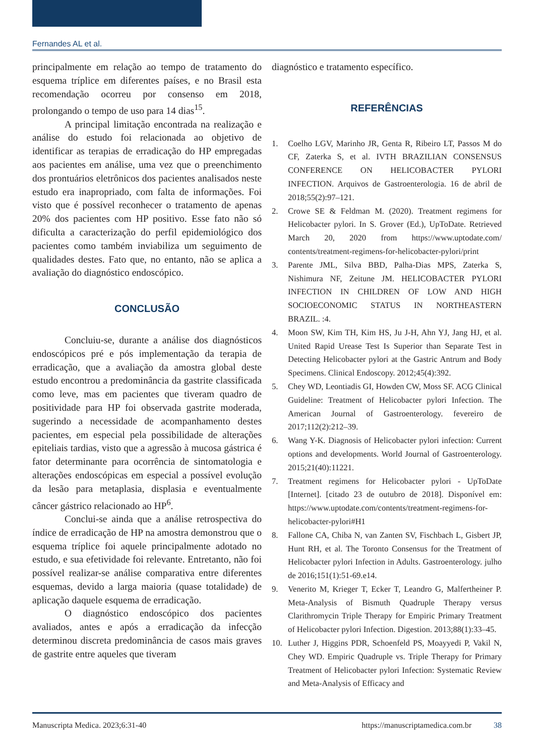Fernandes AL et al.
principalmente em relação ao tempo de tratamento do esquema tríplice em diferentes países, e no Brasil esta recomendação ocorreu por consenso em 2018, prolongando o tempo de uso para 14 dias<sup>15</sup>.
A principal limitação encontrada na realização e análise do estudo foi relacionada ao objetivo de identificar as terapias de erradicação do HP empregadas aos pacientes em análise, uma vez que o preenchimento dos prontuários eletrônicos dos pacientes analisados neste estudo era inapropriado, com falta de informações. Foi visto que é possível reconhecer o tratamento de apenas 20% dos pacientes com HP positivo. Esse fato não só dificulta a caracterização do perfil epidemiológico dos pacientes como também inviabiliza um seguimento de qualidades destes. Fato que, no entanto, não se aplica a avaliação do diagnóstico endoscópico.
CONCLUSÃO
Concluiu-se, durante a análise dos diagnósticos endoscópicos pré e pós implementação da terapia de erradicação, que a avaliação da amostra global deste estudo encontrou a predominância da gastrite classificada como leve, mas em pacientes que tiveram quadro de positividade para HP foi observada gastrite moderada, sugerindo a necessidade de acompanhamento destes pacientes, em especial pela possibilidade de alterações epiteliais tardias, visto que a agressão à mucosa gástrica é fator determinante para ocorrência de sintomatologia e alterações endoscópicas em especial a possível evolução da lesão para metaplasia, displasia e eventualmente câncer gástrico relacionado ao HP<sup>6</sup>.
Conclui-se ainda que a análise retrospectiva do índice de erradicação de HP na amostra demonstrou que o esquema tríplice foi aquele principalmente adotado no estudo, e sua efetividade foi relevante. Entretanto, não foi possível realizar-se análise comparativa entre diferentes esquemas, devido a larga maioria (quase totalidade) de aplicação daquele esquema de erradicação.
O diagnóstico endoscópico dos pacientes avaliados, antes e após a erradicação da infecção determinou discreta predominância de casos mais graves de gastrite entre aqueles que tiveram
diagnóstico e tratamento específico.
REFERÊNCIAS
1. Coelho LGV, Marinho JR, Genta R, Ribeiro LT, Passos M do CF, Zaterka S, et al. IVTH BRAZILIAN CONSENSUS CONFERENCE ON HELICOBACTER PYLORI INFECTION. Arquivos de Gastroenterologia. 16 de abril de 2018;55(2):97–121.
2. Crowe SE & Feldman M. (2020). Treatment regimens for Helicobacter pylori. In S. Grover (Ed.), UpToDate. Retrieved March 20, 2020 from https://www.uptodate.com/ contents/treatment-regimens-for-helicobacter-pylori/print
3. Parente JML, Silva BBD, Palha-Dias MPS, Zaterka S, Nishimura NF, Zeitune JM. HELICOBACTER PYLORI INFECTION IN CHILDREN OF LOW AND HIGH SOCIOECONOMIC STATUS IN NORTHEASTERN BRAZIL. :4.
4. Moon SW, Kim TH, Kim HS, Ju J-H, Ahn YJ, Jang HJ, et al. United Rapid Urease Test Is Superior than Separate Test in Detecting Helicobacter pylori at the Gastric Antrum and Body Specimens. Clinical Endoscopy. 2012;45(4):392.
5. Chey WD, Leontiadis GI, Howden CW, Moss SF. ACG Clinical Guideline: Treatment of Helicobacter pylori Infection. The American Journal of Gastroenterology. fevereiro de 2017;112(2):212–39.
6. Wang Y-K. Diagnosis of Helicobacter pylori infection: Current options and developments. World Journal of Gastroenterology. 2015;21(40):11221.
7. Treatment regimens for Helicobacter pylori - UpToDate [Internet]. [citado 23 de outubro de 2018]. Disponível em: https://www.uptodate.com/contents/treatment-regimens-for-helicobacter-pylori#H1
8. Fallone CA, Chiba N, van Zanten SV, Fischbach L, Gisbert JP, Hunt RH, et al. The Toronto Consensus for the Treatment of Helicobacter pylori Infection in Adults. Gastroenterology. julho de 2016;151(1):51-69.e14.
9. Venerito M, Krieger T, Ecker T, Leandro G, Malfertheiner P. Meta-Analysis of Bismuth Quadruple Therapy versus Clarithromycin Triple Therapy for Empiric Primary Treatment of Helicobacter pylori Infection. Digestion. 2013;88(1):33–45.
10. Luther J, Higgins PDR, Schoenfeld PS, Moayyedi P, Vakil N, Chey WD. Empiric Quadruple vs. Triple Therapy for Primary Treatment of Helicobacter pylori Infection: Systematic Review and Meta-Analysis of Efficacy and
Manuscripta Medica. 2023;6:31-40 https://manuscriptamedica.com.br 38